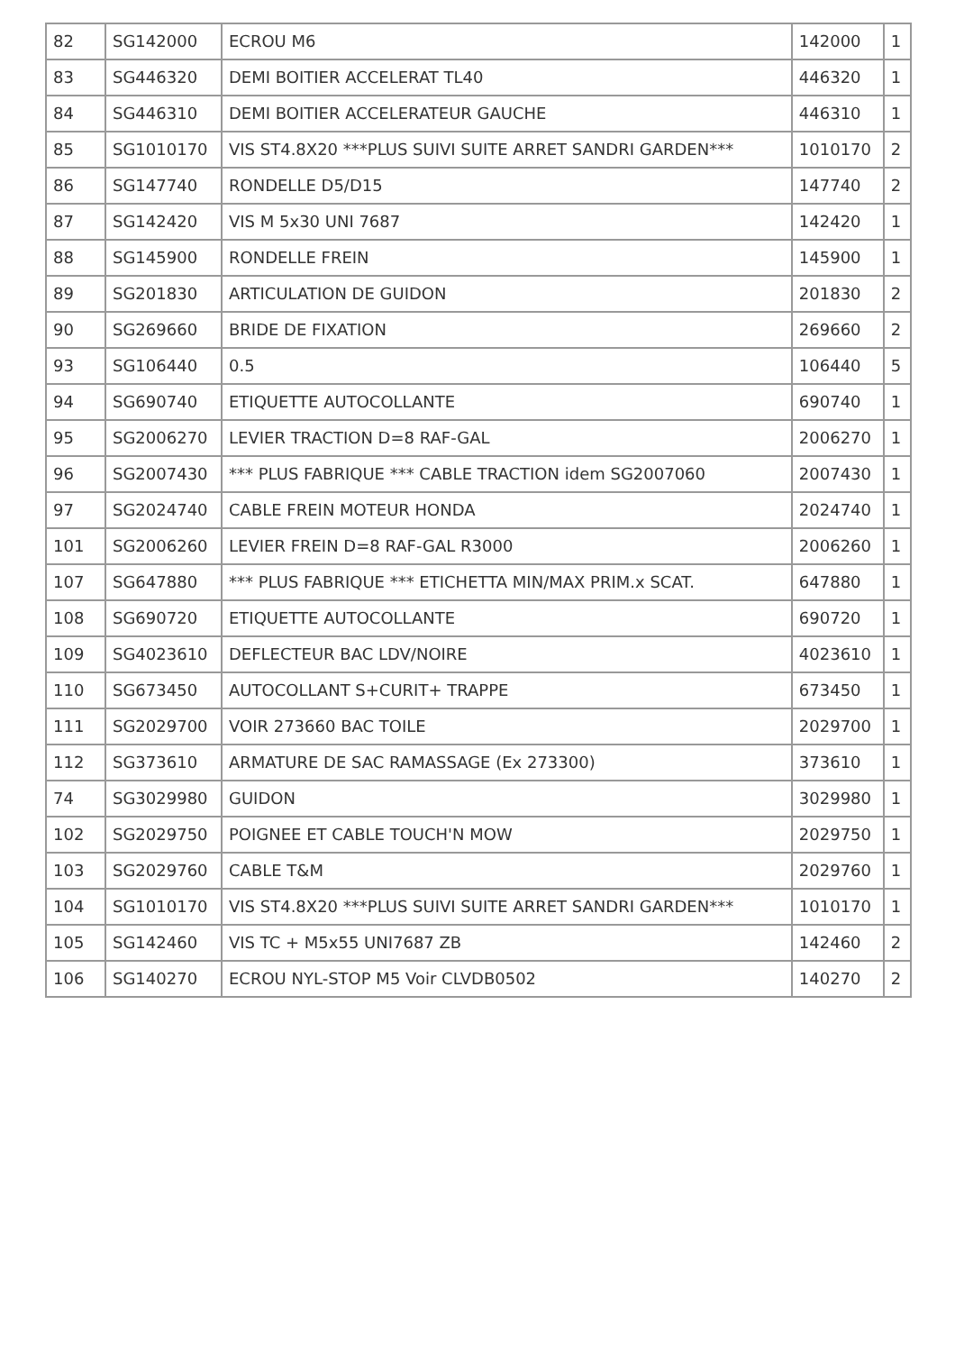| 82 | SG142000 | ECROU M6 | 142000 | 1 |
| 83 | SG446320 | DEMI BOITIER ACCELERAT TL40 | 446320 | 1 |
| 84 | SG446310 | DEMI BOITIER ACCELERATEUR GAUCHE | 446310 | 1 |
| 85 | SG1010170 | VIS ST4.8X20 ***PLUS SUIVI SUITE ARRET SANDRI GARDEN*** | 1010170 | 2 |
| 86 | SG147740 | RONDELLE D5/D15 | 147740 | 2 |
| 87 | SG142420 | VIS M 5x30 UNI 7687 | 142420 | 1 |
| 88 | SG145900 | RONDELLE FREIN | 145900 | 1 |
| 89 | SG201830 | ARTICULATION DE GUIDON | 201830 | 2 |
| 90 | SG269660 | BRIDE DE FIXATION | 269660 | 2 |
| 93 | SG106440 | 0.5 | 106440 | 5 |
| 94 | SG690740 | ETIQUETTE AUTOCOLLANTE | 690740 | 1 |
| 95 | SG2006270 | LEVIER TRACTION D=8 RAF-GAL | 2006270 | 1 |
| 96 | SG2007430 | *** PLUS FABRIQUE *** CABLE TRACTION idem SG2007060 | 2007430 | 1 |
| 97 | SG2024740 | CABLE FREIN MOTEUR HONDA | 2024740 | 1 |
| 101 | SG2006260 | LEVIER FREIN D=8 RAF-GAL R3000 | 2006260 | 1 |
| 107 | SG647880 | *** PLUS FABRIQUE *** ETICHETTA MIN/MAX PRIM.x SCAT. | 647880 | 1 |
| 108 | SG690720 | ETIQUETTE AUTOCOLLANTE | 690720 | 1 |
| 109 | SG4023610 | DEFLECTEUR BAC LDV/NOIRE | 4023610 | 1 |
| 110 | SG673450 | AUTOCOLLANT S+CURIT+ TRAPPE | 673450 | 1 |
| 111 | SG2029700 | VOIR 273660 BAC TOILE | 2029700 | 1 |
| 112 | SG373610 | ARMATURE DE SAC RAMASSAGE (Ex 273300) | 373610 | 1 |
| 74 | SG3029980 | GUIDON | 3029980 | 1 |
| 102 | SG2029750 | POIGNEE ET CABLE TOUCH'N MOW | 2029750 | 1 |
| 103 | SG2029760 | CABLE T&M | 2029760 | 1 |
| 104 | SG1010170 | VIS ST4.8X20 ***PLUS SUIVI SUITE ARRET SANDRI GARDEN*** | 1010170 | 1 |
| 105 | SG142460 | VIS TC + M5x55 UNI7687 ZB | 142460 | 2 |
| 106 | SG140270 | ECROU NYL-STOP M5 Voir CLVDB0502 | 140270 | 2 |